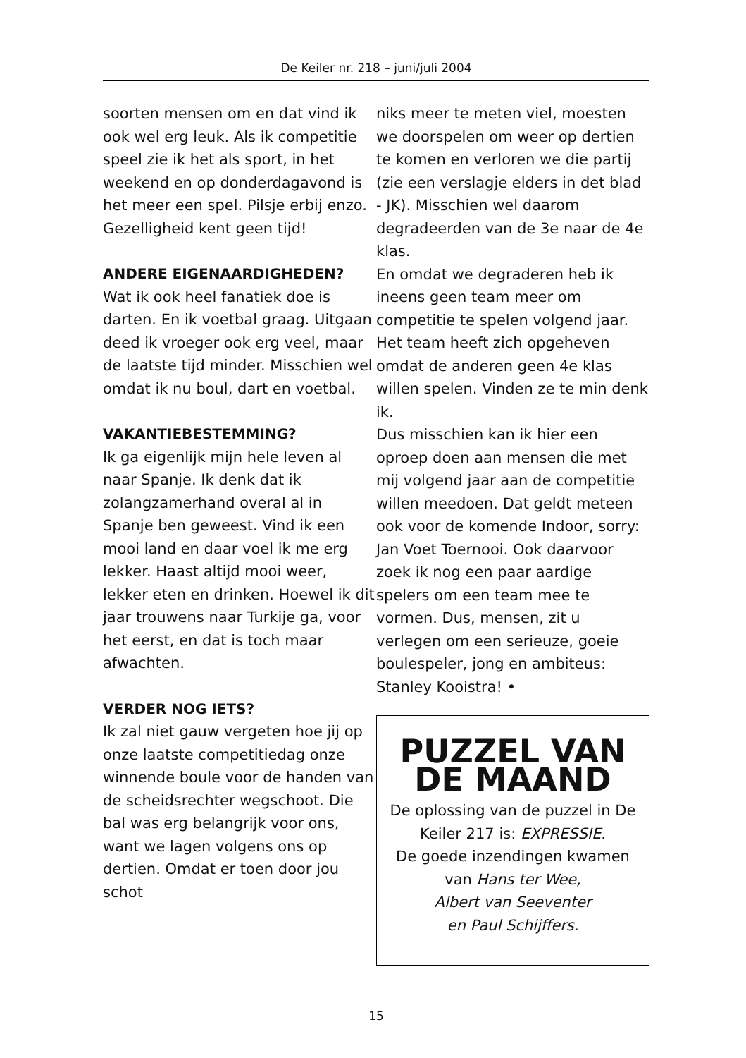De Keiler nr. 218 – juni/juli 2004
soorten mensen om en dat vind ik ook wel erg leuk. Als ik competitie speel zie ik het als sport, in het weekend en op donderdagavond is het meer een spel. Pilsje erbij enzo. Gezelligheid kent geen tijd!
ANDERE EIGENAARDIGHEDEN?
Wat ik ook heel fanatiek doe is darten. En ik voetbal graag. Uitgaan deed ik vroeger ook erg veel, maar de laatste tijd minder. Misschien wel omdat ik nu boul, dart en voetbal.
VAKANTIEBESTEMMING?
Ik ga eigenlijk mijn hele leven al naar Spanje. Ik denk dat ik zolangzamerhand overal al in Spanje ben geweest. Vind ik een mooi land en daar voel ik me erg lekker. Haast altijd mooi weer, lekker eten en drinken. Hoewel ik dit jaar trouwens naar Turkije ga, voor het eerst, en dat is toch maar afwachten.
VERDER NOG IETS?
Ik zal niet gauw vergeten hoe jij op onze laatste competitiedag onze winnende boule voor de handen van de scheidsrechter wegschoot. Die bal was erg belangrijk voor ons, want we lagen volgens ons op dertien. Omdat er toen door jou schot
niks meer te meten viel, moesten we doorspelen om weer op dertien te komen en verloren we die partij (zie een verslagje elders in det blad - JK). Misschien wel daarom degradeerden van de 3e naar de 4e klas.
En omdat we degraderen heb ik ineens geen team meer om competitie te spelen volgend jaar. Het team heeft zich opgeheven omdat de anderen geen 4e klas willen spelen. Vinden ze te min denk ik.
Dus misschien kan ik hier een oproep doen aan mensen die met mij volgend jaar aan de competitie willen meedoen. Dat geldt meteen ook voor de komende Indoor, sorry: Jan Voet Toernooi. Ook daarvoor zoek ik nog een paar aardige spelers om een team mee te vormen. Dus, mensen, zit u verlegen om een serieuze, goeie boulespeler, jong en ambiteus: Stanley Kooistra! •
PUZZEL VAN DE MAAND
De oplossing van de puzzel in De Keiler 217 is: EXPRESSIE.
De goede inzendingen kwamen van Hans ter Wee,
Albert van Seeventer
en Paul Schijffers.
15